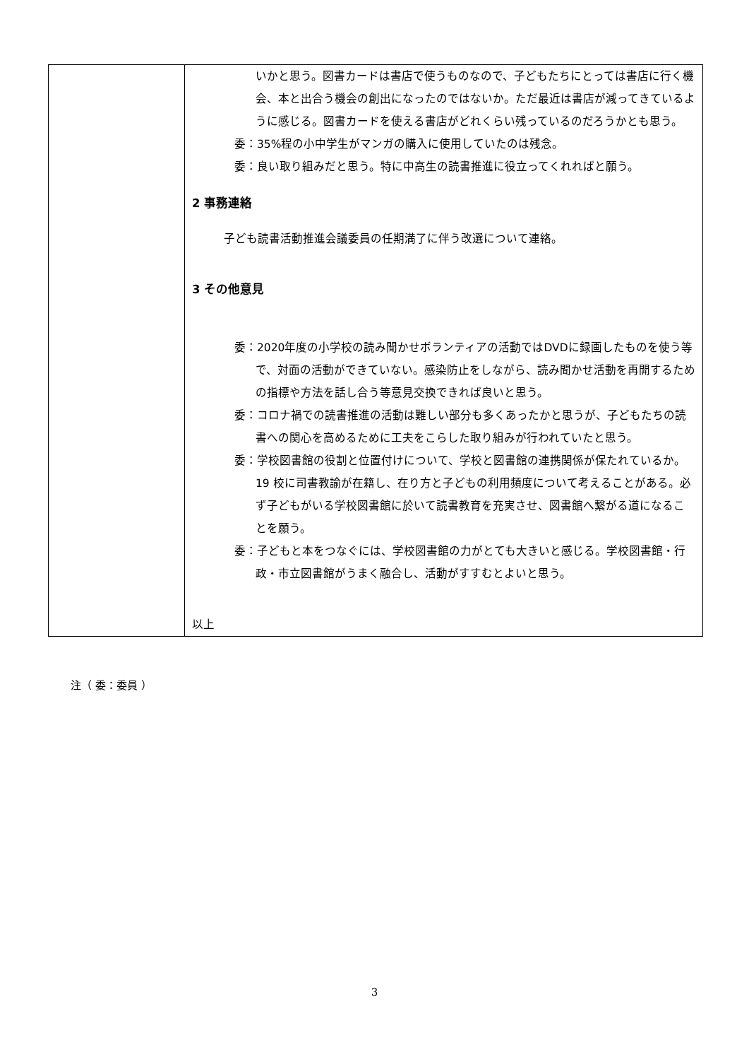| | いかと思う。図書カードは書店で使うものなので、子どもたちにとっては書店に行く機会、本と出合う機会の創出になったのではないか。ただ最近は書店が減ってきているように感じる。図書カードを使える書店がどれくらい残っているのだろうかとも思う。 委：35%程の小中学生がマンガの購入に使用していたのは残念。 委：良い取り組みだと思う。特に中高生の読書推進に役立ってくれればと願う。 2 事務連絡 子ども読書活動推進会議委員の任期満了に伴う改選について連絡。 3 その他意見 委：2020年度の小学校の読み聞かせボランティアの活動ではDVDに録画したものを使う等で、対面の活動ができていない。感染防止をしながら、読み聞かせ活動を再開するための指標や方法を話し合う等意見交換できれば良いと思う。 委：コロナ禍での読書推進の活動は難しい部分も多くあったかと思うが、子どもたちの読書への関心を高めるために工夫をこらした取り組みが行われていたと思う。 委：学校図書館の役割と位置付けについて、学校と図書館の連携関係が保たれているか。19 校に司書教諭が在籍し、在り方と子どもの利用頻度について考えることがある。必ず子どもがいる学校図書館に於いて読書教育を充実させ、図書館へ繋がる道になることを願う。 委：子どもと本をつなぐには、学校図書館の力がとても大きいと感じる。学校図書館・行政・市立図書館がうまく融合し、活動がすすむとよいと思う。 以上 |
注（ 委：委員 ）
3